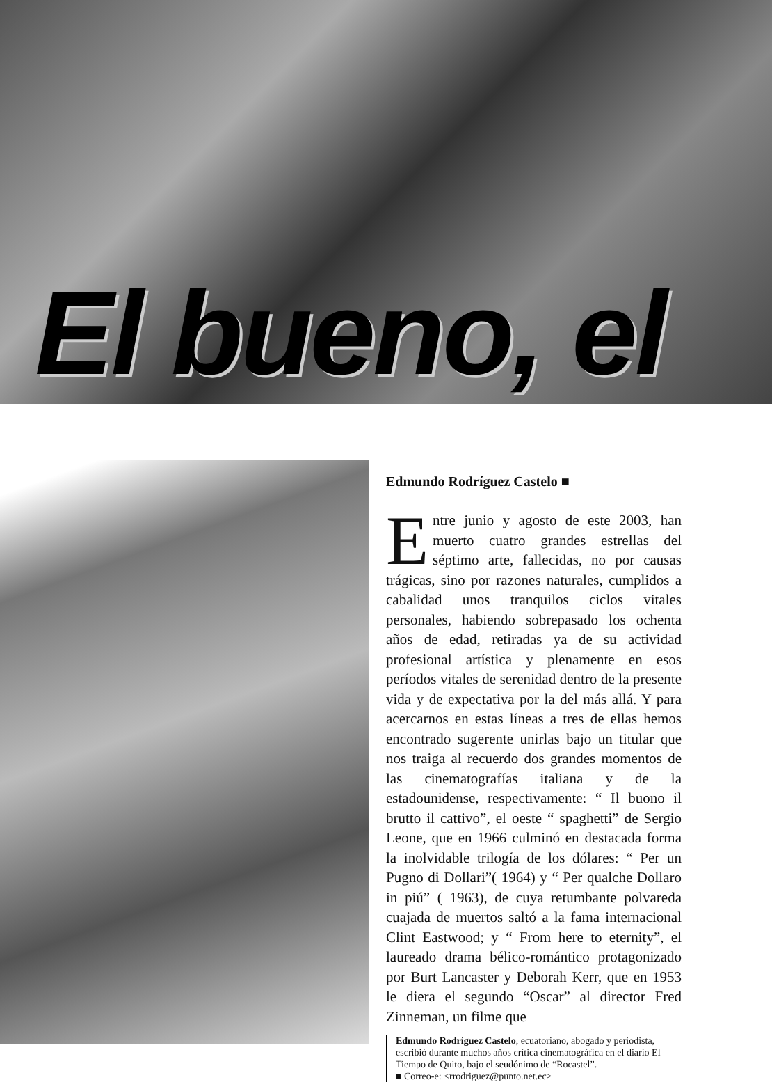El bueno, el
Edmundo Rodríguez Castelo ■
Entre junio y agosto de este 2003, han muerto cuatro grandes estrellas del séptimo arte, fallecidas, no por causas trágicas, sino por razones naturales, cumplidos a cabalidad unos tranquilos ciclos vitales personales, habiendo sobrepasado los ochenta años de edad, retiradas ya de su actividad profesional artística y plenamente en esos períodos vitales de serenidad dentro de la presente vida y de expectativa por la del más allá. Y para acercarnos en estas líneas a tres de ellas hemos encontrado sugerente unirlas bajo un titular que nos traiga al recuerdo dos grandes momentos de las cinematografías italiana y de la estadounidense, respectivamente: “ Il buono il brutto il cattivo”, el oeste “ spaghetti” de Sergio Leone, que en 1966 culminó en destacada forma la inolvidable trilogía de los dólares: “ Per un Pugno di Dollari”( 1964) y “ Per qualche Dollaro in piú” ( 1963), de cuya retumbante polvareda cuajada de muertos saltó a la fama internacional Clint Eastwood; y “ From here to eternity”, el laureado drama bélico-romántico protagonizado por Burt Lancaster y Deborah Kerr, que en 1953 le diera el segundo “Oscar” al director Fred Zinneman, un filme que
Edmundo Rodríguez Castelo, ecuatoriano, abogado y periodista, escribió durante muchos años crítica cinematográfica en el diario El Tiempo de Quito, bajo el seudónimo de “Rocastel”.
■ Correo-e: <rrodriguez@punto.net.ec>